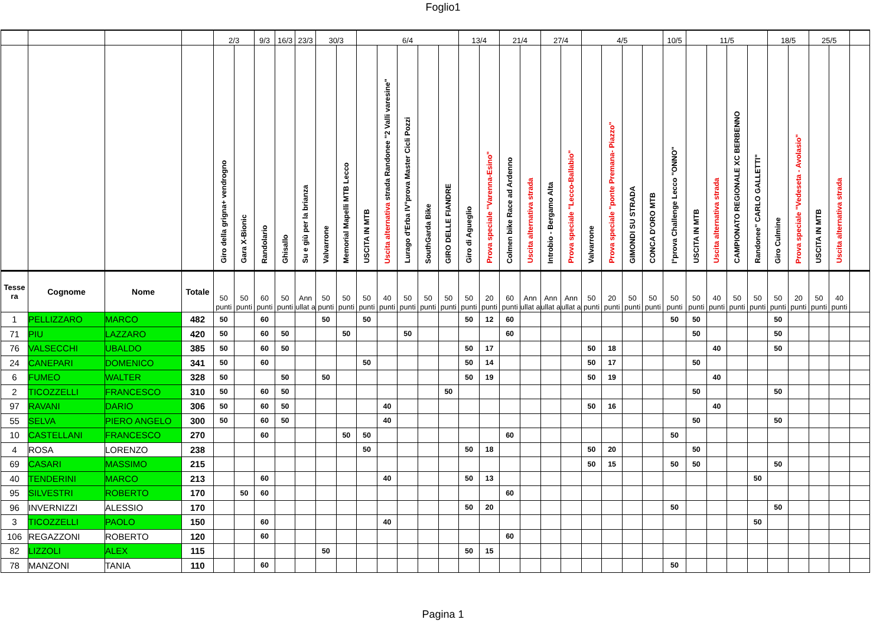Foglio1
| | | | | 2/3 | | 9/3 | 16/3 | 23/3 | 30/3 | | 6/4 | | | | | 13/4 | | 21/4 | | 27/4 | | 4/5 | | | | 10/5 | 11/5 | | | | 18/5 | | 25/5 | | |
| | | | | Giro della grigna+ vendrogno | Gara X-Bionic | Randolario | Ghisallo | Su e giù per la brianza | Valvarrone | Memorial Mapelli MTB Lecco | USCITA IN MTB | Uscita alternativa strada Randonee "2 Valli varesine" | Lurago d'Erba IV°prova Master Cicli Pozzi | SouthGarda Bike | GIRO DELLE FIANDRE | Giro di Agueglio | Prova speciale "Varenna-Esino" | Colmen bike Race ad Ardenno | Uscita alternativa strada | Introbio - Bergamo Alta | Prova speciale "Lecco-Ballabio" | Valvarrone | Prova speciale "ponte Premana- Piazzo" | GIMONDI SU STRADA | CONCA D'ORO MTB | I°prova Challenge Lecco "ONNO" | USCITA IN MTB | Uscita alternativa strada | CAMPIONATO REGIONALE XC BERBENNO | Randonee" CARLO GALLETTI" | Giro Culmine | Prova speciale "Vedeseta - Avolasio" | USCITA IN MTB | Uscita alternativa strada | |
| Tesse ra | Cognome | Nome | Totale | 50 punti | 50 punti | 60 punti | 50 punti | Ann ullat a | 50 punti | 50 punti | 50 punti | 40 punti | 50 punti | 50 punti | 50 punti | 50 punti | 20 punti | 60 punti | Ann ullat a | Ann ullat a | Ann ullat a | 50 punti | 20 punti | 50 punti | 50 punti | 50 punti | 50 punti | 40 punti | 50 punti | 50 punti | 50 punti | 20 punti | 50 punti | 40 punti | |
| 1 | PELLIZZARO | MARCO | 482 | 50 | | 60 | | | 50 | | 50 | | | | | 50 | 12 | 60 | | | | | | | | 50 | 50 | | | | 50 | | | | |
| 71 | PIU | LAZZARO | 420 | 50 | | 60 | 50 | | | 50 | | | 50 | | | | | 60 | | | | | | | | | 50 | | | | 50 | | | | |
| 76 | VALSECCHI | UBALDO | 385 | 50 | | 60 | 50 | | | | | | | | | 50 | 17 | | | | | 50 | 18 | | | | | 40 | | | 50 | | | | |
| 24 | CANEPARI | DOMENICO | 341 | 50 | | 60 | | | | | 50 | | | | | 50 | 14 | | | | | 50 | 17 | | | | 50 | | | | | | | | |
| 6 | FUMEO | WALTER | 328 | 50 | | | 50 | | 50 | | | | | | | 50 | 19 | | | | | 50 | 19 | | | | | 40 | | | | | | | |
| 2 | TICOZZELLI | FRANCESCO | 310 | 50 | | 60 | 50 | | | | | | | | 50 | | | | | | | | | | | | 50 | | | | 50 | | | | |
| 97 | RAVANI | DARIO | 306 | 50 | | 60 | 50 | | | | | 40 | | | | | | | | | | 50 | 16 | | | | | 40 | | | | | | | |
| 55 | SELVA | PIERO ANGELO | 300 | 50 | | 60 | 50 | | | | | 40 | | | | | | | | | | | | | | | 50 | | | | 50 | | | | |
| 10 | CASTELLANI | FRANCESCO | 270 | | | 60 | | | | 50 | 50 | | | | | | | 60 | | | | | | | | 50 | | | | | | | | | |
| 4 | ROSA | LORENZO | 238 | | | | | | | | 50 | | | | | 50 | 18 | | | | | 50 | 20 | | | | 50 | | | | | | | | |
| 69 | CASARI | MASSIMO | 215 | | | | | | | | | | | | | | | | | | | 50 | 15 | | | 50 | 50 | | | | 50 | | | | |
| 40 | TENDERINI | MARCO | 213 | | | 60 | | | | | | 40 | | | | 50 | 13 | | | | | | | | | | | | | 50 | | | | | |
| 95 | SILVESTRI | ROBERTO | 170 | | 50 | 60 | | | | | | | | | | | | 60 | | | | | | | | | | | | | | | | | |
| 96 | INVERNIZZI | ALESSIO | 170 | | | | | | | | | | | | | 50 | 20 | | | | | | | | | 50 | | | | | 50 | | | | |
| 3 | TICOZZELLI | PAOLO | 150 | | | 60 | | | | | | 40 | | | | | | | | | | | | | | | | | | 50 | | | | | |
| 106 | REGAZZONI | ROBERTO | 120 | | | 60 | | | | | | | | | | | | 60 | | | | | | | | | | | | | | | | | |
| 82 | LIZZOLI | ALEX | 115 | | | | | | 50 | | | | | | | 50 | 15 | | | | | | | | | | | | | | | | | | |
| 78 | MANZONI | TANIA | 110 | | | 60 | | | | | | | | | | | | | | | | | | | | 50 | | | | | | | | | |
Pagina 1